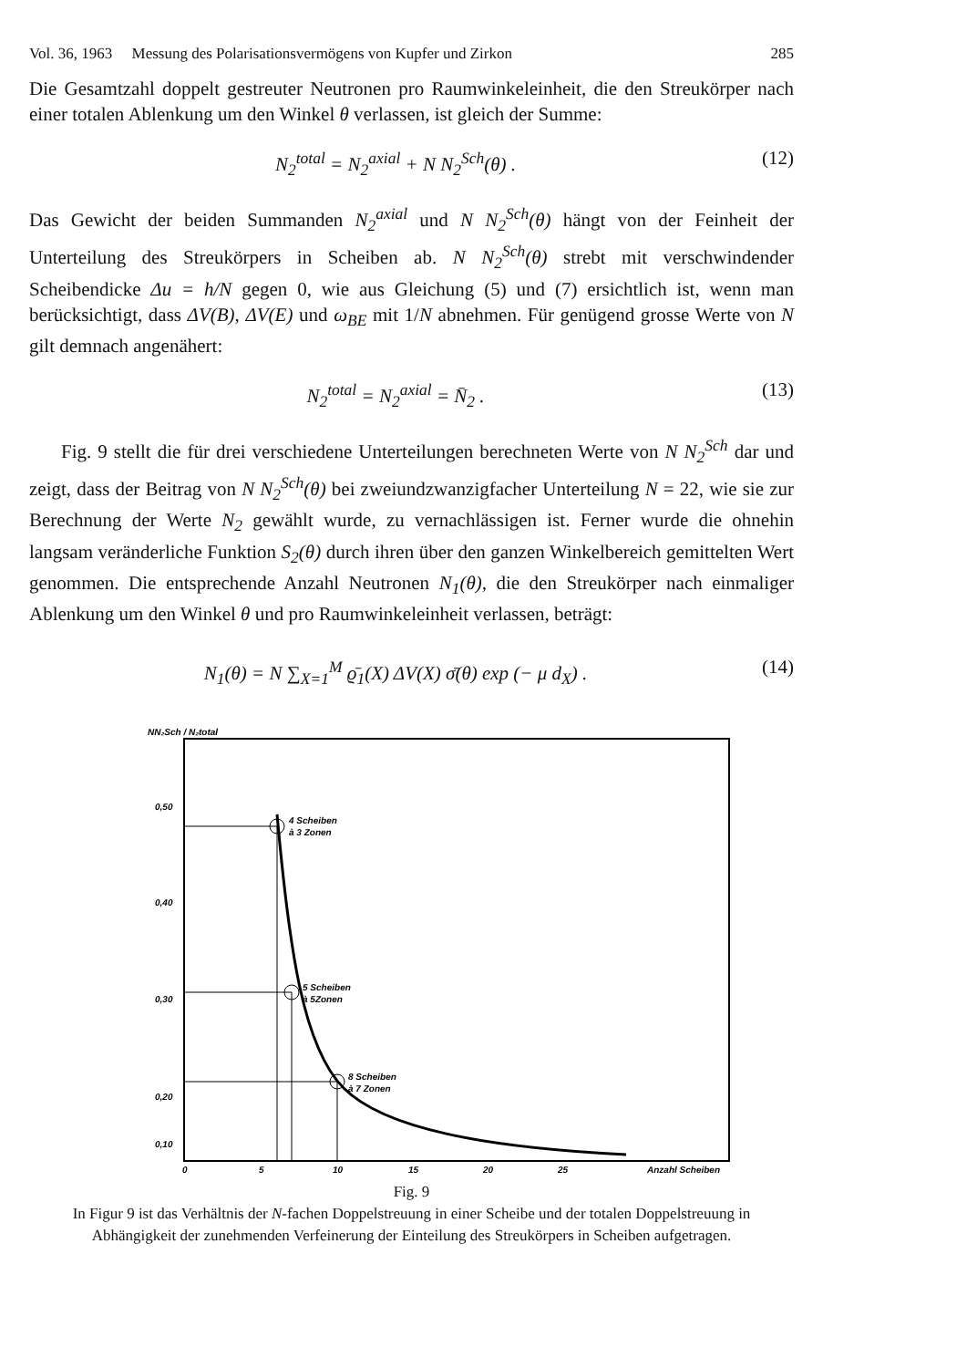Vol. 36, 1963 Messung des Polarisationsvermögens von Kupfer und Zirkon 285
Die Gesamtzahl doppelt gestreuter Neutronen pro Raumwinkeleinheit, die den Streukörper nach einer totalen Ablenkung um den Winkel θ verlassen, ist gleich der Summe:
N<sub>2</sub><sup>total</sup> = N<sub>2</sub><sup>axial</sup> + N N<sub>2</sub><sup>Sch</sup>(θ) . (12)
Das Gewicht der beiden Summanden N<sub>2</sub><sup>axial</sup> und N N<sub>2</sub><sup>Sch</sup>(θ) hängt von der Feinheit der Unterteilung des Streukörpers in Scheiben ab. N N<sub>2</sub><sup>Sch</sup>(θ) strebt mit verschwindender Scheibendicke Δu = h/N gegen 0, wie aus Gleichung (5) und (7) ersichtlich ist, wenn man berücksichtigt, dass ΔV(B), ΔV(E) und ω<sub>BE</sub> mit 1/N abnehmen. Für genügend grosse Werte von N gilt demnach angenähert:
N<sub>2</sub><sup>total</sup> = N<sub>2</sub><sup>axial</sup> = N̄<sub>2</sub> . (13)
Fig. 9 stellt die für drei verschiedene Unterteilungen berechneten Werte von N N<sub>2</sub><sup>Sch</sup> dar und zeigt, dass der Beitrag von N N<sub>2</sub><sup>Sch</sup>(θ) bei zweiundzwanzigfacher Unterteilung N = 22, wie sie zur Berechnung der Werte N<sub>2</sub> gewählt wurde, zu vernachlässigen ist. Ferner wurde die ohnehin langsam veränderliche Funktion S<sub>2</sub>(θ) durch ihren über den ganzen Winkelbereich gemittelten Wert genommen. Die entsprechende Anzahl Neutronen N<sub>1</sub>(θ), die den Streukörper nach einmaliger Ablenkung um den Winkel θ und pro Raumwinkeleinheit verlassen, beträgt:
N<sub>1</sub>(θ) = N ∑<sub>X=1</sub><sup>M</sup> ϱ̄<sub>1</sub>(X) ΔV(X) σ̄(θ) exp (− μ d<sub>X</sub>) . (14)
NN₂Sch / N₂total
0,50
0,40
0,30
0,20
0,10
4 Scheiben
à 3 Zonen
5 Scheiben
à 5Zonen
8 Scheiben
à 7 Zonen
0
5
10
15
20
25
Anzahl Scheiben
Fig. 9
In Figur 9 ist das Verhältnis der N-fachen Doppelstreuung in einer Scheibe und der totalen Doppelstreuung in Abhängigkeit der zunehmenden Verfeinerung der Einteilung des Streukörpers in Scheiben aufgetragen.